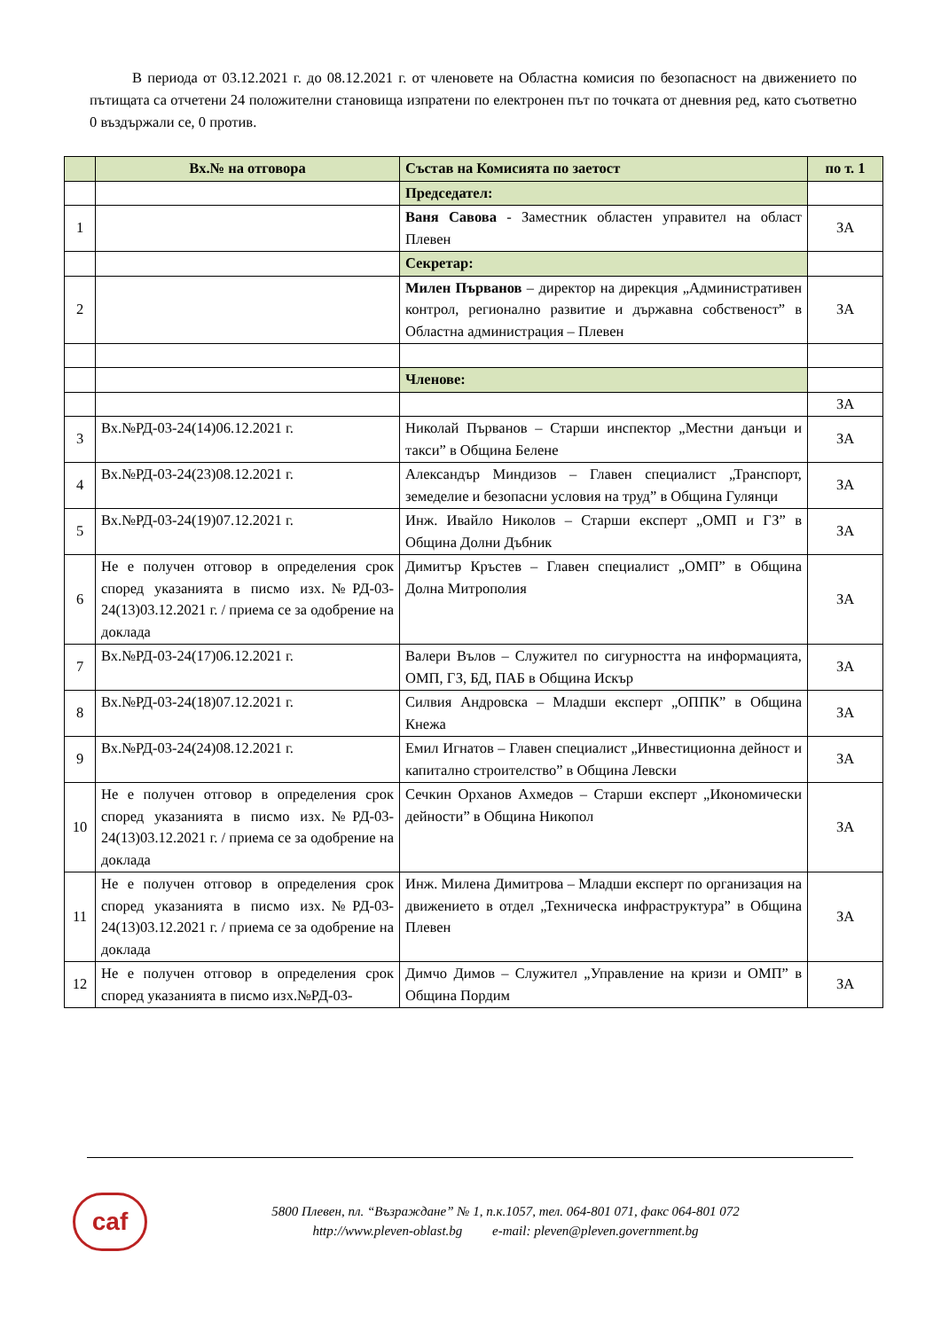В периода от 03.12.2021 г. до 08.12.2021 г. от членовете на Областна комисия по безопасност на движението по пътищата са отчетени 24 положителни становища изпратени по електронен път по точката от дневния ред, като съответно 0 въздържали се, 0 против.
| | Вх.№ на отговора | Състав на Комисията по заетост | по т. 1 |
| --- | --- | --- | --- |
| | | Председател: | |
| 1 | | Ваня Савова - Заместник областен управител на област Плевен | ЗА |
| | | Секретар: | |
| 2 | | Милен Първанов – директор на дирекция „Административен контрол, регионално развитие и държавна собственост” в Областна администрация – Плевен | ЗА |
| | | Членове: | |
| | | | ЗА |
| 3 | Вх.№РД-03-24(14)06.12.2021 г. | Николай Първанов – Старши инспектор „Местни данъци и такси” в Община Белене | ЗА |
| 4 | Вх.№РД-03-24(23)08.12.2021 г. | Александър Миндизов – Главен специалист „Транспорт, земеделие и безопасни условия на труд” в Община Гулянци | ЗА |
| 5 | Вх.№РД-03-24(19)07.12.2021 г. | Инж. Ивайло Николов – Старши експерт „ОМП и ГЗ” в Община Долни Дъбник | ЗА |
| 6 | Не е получен отговор в определения срок според указанията в писмо изх.№РД-03-24(13)03.12.2021 г. / приема се за одобрение на доклада | Димитър Кръстев – Главен специалист „ОМП” в Община Долна Митрополия | ЗА |
| 7 | Вх.№РД-03-24(17)06.12.2021 г. | Валери Вълов – Служител по сигурността на информацията, ОМП, ГЗ, БД, ПАБ в Община Искър | ЗА |
| 8 | Вх.№РД-03-24(18)07.12.2021 г. | Силвия Андровска – Младши експерт „ОППК” в Община Кнежа | ЗА |
| 9 | Вх.№РД-03-24(24)08.12.2021 г. | Емил Игнатов – Главен специалист „Инвестиционна дейност и капитално строителство” в Община Левски | ЗА |
| 10 | Не е получен отговор в определения срок според указанията в писмо изх.№РД-03-24(13)03.12.2021 г. / приема се за одобрение на доклада | Сечкин Орханов Ахмедов – Старши експерт „Икономически дейности” в Община Никопол | ЗА |
| 11 | Не е получен отговор в определения срок според указанията в писмо изх.№РД-03-24(13)03.12.2021 г. / приема се за одобрение на доклада | Инж. Милена Димитрова – Младши експерт по организация на движението в отдел „Техническа инфраструктура” в Община Плевен | ЗА |
| 12 | Не е получен отговор в определения срок според указанията в писмо изх.№РД-03- | Димчо Димов – Служител „Управление на кризи и ОМП” в Община Пордим | ЗА |
caf
5800 Плевен, пл. “Възраждане” № 1, п.к.1057, тел. 064-801 071, факс 064-801 072
http://www.pleven-oblast.bg e-mail: pleven@pleven.government.bg